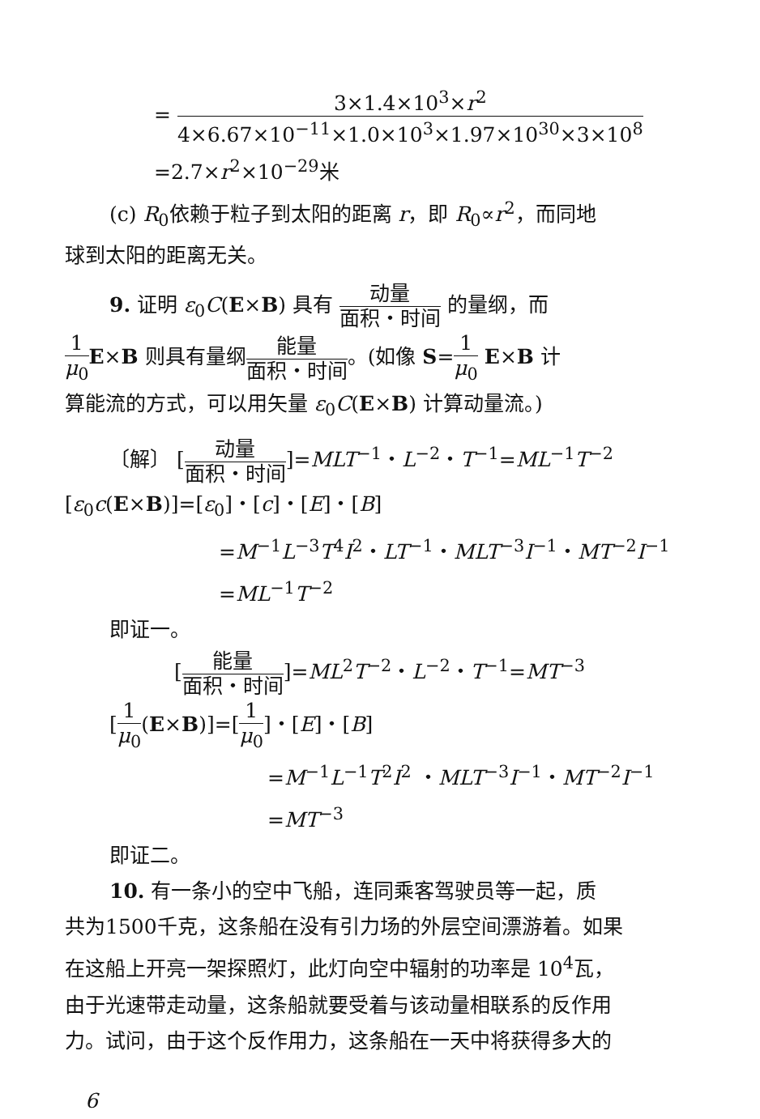= 3×1.4×10<sup>3</sup>×r<sup>2</sup> 4×6.67×10<sup>−11</sup>×1.0×10<sup>3</sup>×1.97×10<sup>30</sup>×3×10<sup>8</sup>
=2.7×r<sup>2</sup>×10<sup>−29</sup>米
(c) R<sub>0</sub>依赖于粒子到太阳的距离 r，即 R<sub>0</sub>∝r<sup>2</sup>，而同地
球到太阳的距离无关。
9. 证明 ε<sub>0</sub>C(E×B) 具有 动量 面积・时间 的量纲，而
1 μ<sub>0</sub> E×B 则具有量纲能量 面积・时间。(如像 S=1 μ<sub>0</sub> E×B 计
算能流的方式，可以用矢量 ε<sub>0</sub>C(E×B) 计算动量流。)
〔解〕 [动量 面积・时间]=MLT<sup>−1</sup>・L<sup>−2</sup>・T<sup>−1</sup>=ML<sup>−1</sup>T<sup>−2</sup>
[ε<sub>0</sub>c(E×B)]=[ε<sub>0</sub>]・[c]・[E]・[B]
=M<sup>−1</sup>L<sup>−3</sup>T<sup>4</sup>I<sup>2</sup>・LT<sup>−1</sup>・MLT<sup>−3</sup>I<sup>−1</sup>・MT<sup>−2</sup>I<sup>−1</sup>
=ML<sup>−1</sup>T<sup>−2</sup>
即证一。
[能量 面积・时间]=ML<sup>2</sup>T<sup>−2</sup>・L<sup>−2</sup>・T<sup>−1</sup>=MT<sup>−3</sup>
[1 μ<sub>0</sub>(E×B)]=[1 μ<sub>0</sub>]・[E]・[B]
=M<sup>−1</sup>L<sup>−1</sup>T<sup>2</sup>I<sup>2</sup> ・MLT<sup>−3</sup>I<sup>−1</sup>・MT<sup>−2</sup>I<sup>−1</sup>
=MT<sup>−3</sup>
即证二。
10. 有一条小的空中飞船，连同乘客驾驶员等一起，质
共为1500千克，这条船在没有引力场的外层空间漂游着。如果
在这船上开亮一架探照灯，此灯向空中辐射的功率是 10<sup>4</sup>瓦，
由于光速带走动量，这条船就要受着与该动量相联系的反作用
力。试问，由于这个反作用力，这条船在一天中将获得多大的
6